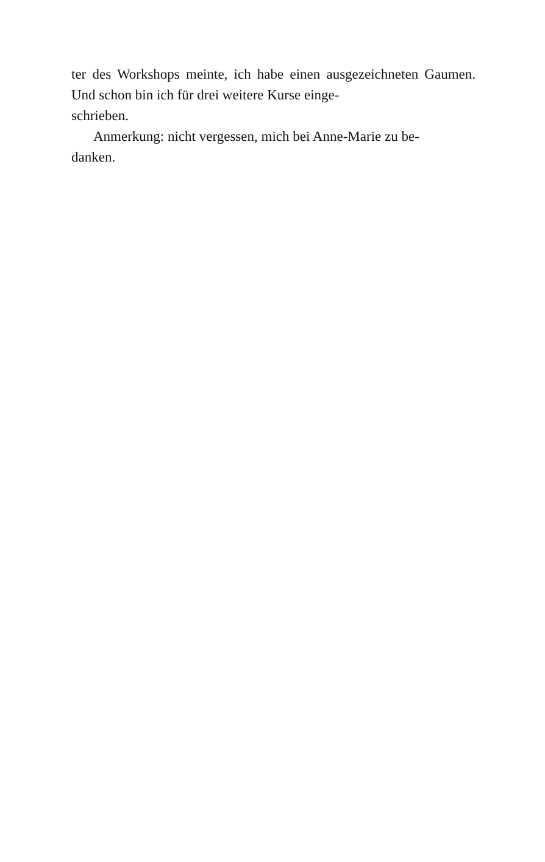ter des Workshops meinte, ich habe einen ausgezeichneten Gaumen. Und schon bin ich für drei weitere Kurse einge-
schrieben.
Anmerkung: nicht vergessen, mich bei Anne-Marie zu be-
danken.